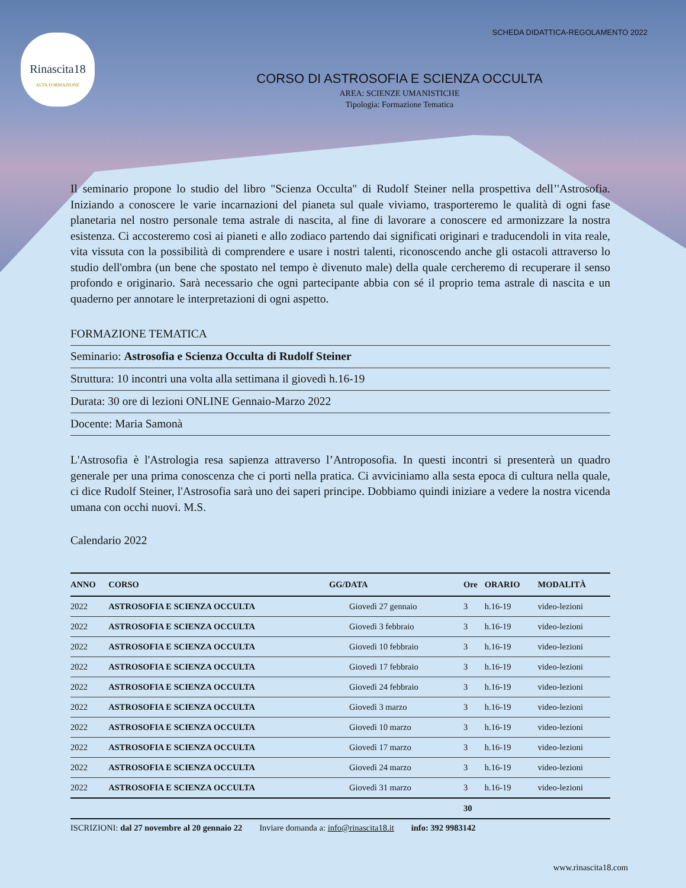Rinascita18
ALTA FORMAZIONE
SCHEDA DIDATTICA-REGOLAMENTO 2022
CORSO DI ASTROSOFIA E SCIENZA OCCULTA
AREA: SCIENZE UMANISTICHE
Tipologia: Formazione Tematica
Il seminario propone lo studio del libro "Scienza Occulta" di Rudolf Steiner nella prospettiva dell’'Astrosofia. Iniziando a conoscere le varie incarnazioni del pianeta sul quale viviamo, trasporteremo le qualità di ogni fase planetaria nel nostro personale tema astrale di nascita, al fine di lavorare a conoscere ed armonizzare la nostra esistenza. Ci accosteremo così ai pianeti e allo zodiaco partendo dai significati originari e traducendoli in vita reale, vita vissuta con la possibilità di comprendere e usare i nostri talenti, riconoscendo anche gli ostacoli attraverso lo studio dell'ombra (un bene che spostato nel tempo è divenuto male) della quale cercheremo di recuperare il senso profondo e originario. Sarà necessario che ogni partecipante abbia con sé il proprio tema astrale di nascita e un quaderno per annotare le interpretazioni di ogni aspetto.
FORMAZIONE TEMATICA
Seminario: Astrosofia e Scienza Occulta di Rudolf Steiner
Struttura: 10 incontri una volta alla settimana il giovedì h.16-19
Durata: 30 ore di lezioni ONLINE Gennaio-Marzo 2022
Docente: Maria Samonà
L'Astrosofia è l'Astrologia resa sapienza attraverso l’Antroposofia. In questi incontri si presenterà un quadro generale per una prima conoscenza che ci porti nella pratica. Ci avviciniamo alla sesta epoca di cultura nella quale, ci dice Rudolf Steiner, l'Astrosofia sarà uno dei saperi principe. Dobbiamo quindi iniziare a vedere la nostra vicenda umana con occhi nuovi. M.S.
Calendario 2022
| ANNO | CORSO | GG/DATA | Ore | ORARIO | MODALITÀ |
| --- | --- | --- | --- | --- | --- |
| 2022 | ASTROSOFIA E SCIENZA OCCULTA | Giovedì 27 gennaio | 3 | h.16-19 | video-lezioni |
| 2022 | ASTROSOFIA E SCIENZA OCCULTA | Giovedì 3 febbraio | 3 | h.16-19 | video-lezioni |
| 2022 | ASTROSOFIA E SCIENZA OCCULTA | Giovedì 10 febbraio | 3 | h.16-19 | video-lezioni |
| 2022 | ASTROSOFIA E SCIENZA OCCULTA | Giovedì 17 febbraio | 3 | h.16-19 | video-lezioni |
| 2022 | ASTROSOFIA E SCIENZA OCCULTA | Giovedì 24 febbraio | 3 | h.16-19 | video-lezioni |
| 2022 | ASTROSOFIA E SCIENZA OCCULTA | Giovedì 3 marzo | 3 | h.16-19 | video-lezioni |
| 2022 | ASTROSOFIA E SCIENZA OCCULTA | Giovedì 10 marzo | 3 | h.16-19 | video-lezioni |
| 2022 | ASTROSOFIA E SCIENZA OCCULTA | Giovedì 17 marzo | 3 | h.16-19 | video-lezioni |
| 2022 | ASTROSOFIA E SCIENZA OCCULTA | Giovedì 24 marzo | 3 | h.16-19 | video-lezioni |
| 2022 | ASTROSOFIA E SCIENZA OCCULTA | Giovedì 31 marzo | 3 | h.16-19 | video-lezioni |
| | | | 30 | | |
ISCRIZIONI: dal 27 novembre al 20 gennaio 22 Inviare domanda a: info@rinascita18.it info: 392 9983142
www.rinascita18.com